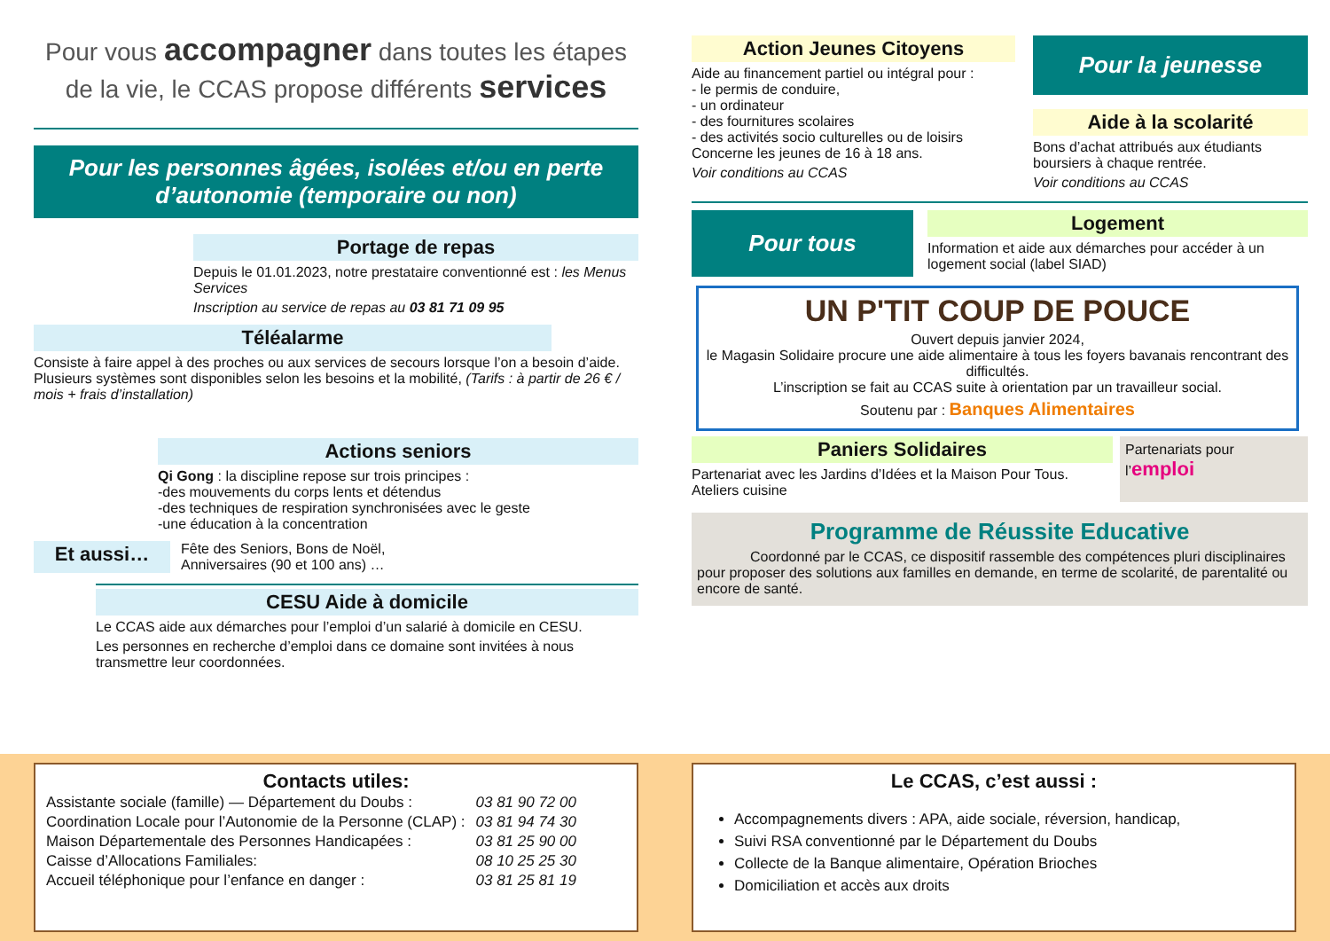Pour vous accompagner dans toutes les étapes de la vie, le CCAS propose différents services
Pour les personnes âgées, isolées et/ou en perte d’autonomie (temporaire ou non)
Portage de repas
Depuis le 01.01.2023, notre prestataire conventionné est : les Menus Services
Inscription au service de repas au 03 81 71 09 95
Téléalarme
Consiste à faire appel à des proches ou aux services de secours lorsque l’on a besoin d’aide. Plusieurs systèmes sont disponibles selon les besoins et la mobilité, (Tarifs : à partir de 26 € / mois + frais d’installation)
Actions seniors
Qi Gong : la discipline repose sur trois principes :
-des mouvements du corps lents et détendus
-des techniques de respiration synchronisées avec le geste
-une éducation à la concentration
Et aussi…
Fête des Seniors, Bons de Noël,
Anniversaires (90 et 100 ans) …
CESU Aide à domicile
Le CCAS aide aux démarches pour l’emploi d’un salarié à domicile en CESU.
Les personnes en recherche d’emploi dans ce domaine sont invitées à nous transmettre leur coordonnées.
Action Jeunes Citoyens
Aide au financement partiel ou intégral pour :
- le permis de conduire,
- un ordinateur
- des fournitures scolaires
- des activités socio culturelles ou de loisirs
Concerne les jeunes de 16 à 18 ans.
Voir conditions au CCAS
Pour la jeunesse
Aide à la scolarité
Bons d’achat attribués aux étudiants boursiers à chaque rentrée.
Voir conditions au CCAS
Pour tous
Logement
Information et aide aux démarches pour accéder à un logement social (label SIAD)
UN P'TIT COUP DE POUCE
Ouvert depuis janvier 2024,
le Magasin Solidaire procure une aide alimentaire à tous les foyers bavanais rencontrant des difficultés.
L’inscription se fait au CCAS suite à orientation par un travailleur social.
Soutenu par : Banques Alimentaires
Paniers Solidaires
Partenariat avec les Jardins d’Idées et la Maison Pour Tous.
Ateliers cuisine
Partenariats pour l’emploi
Programme de Réussite Educative
Coordonné par le CCAS, ce dispositif rassemble des compétences pluri disciplinaires pour proposer des solutions aux familles en demande, en terme de scolarité, de parentalité ou encore de santé.
Contacts utiles:
| Assistante sociale (famille) — Département du Doubs : | 03 81 90 72 00 |
| Coordination Locale pour l’Autonomie de la Personne (CLAP) : | 03 81 94 74 30 |
| Maison Départementale des Personnes Handicapées : | 03 81 25 90 00 |
| Caisse d’Allocations Familiales: | 08 10 25 25 30 |
| Accueil téléphonique pour l’enfance en danger : | 03 81 25 81 19 |
Le CCAS, c’est aussi :
Accompagnements divers : APA, aide sociale, réversion, handicap,
Suivi RSA conventionné par le Département du Doubs
Collecte de la Banque alimentaire, Opération Brioches
Domiciliation et accès aux droits